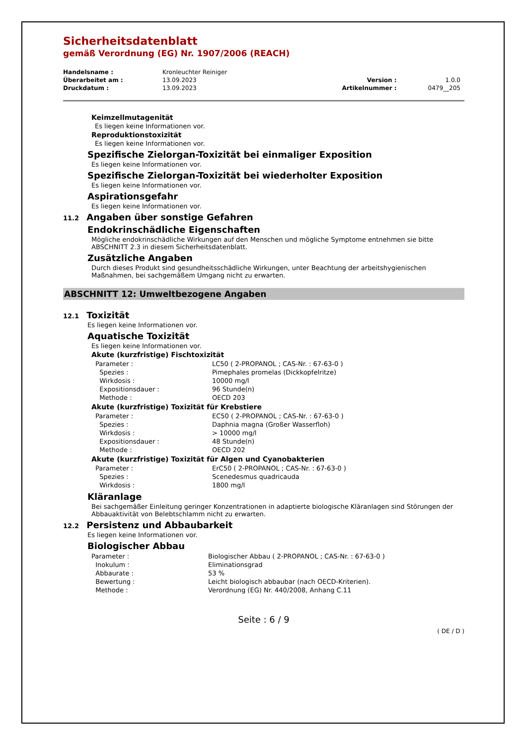Sicherheitsdatenblatt
gemäß Verordnung (EG) Nr. 1907/2006 (REACH)
| Handelsname : | Kronleuchter Reiniger | | |
| Überarbeitet am : | 13.09.2023 | Version : | 1.0.0 |
| Druckdatum : | 13.09.2023 | Artikelnummer : | 0479__205 |
Keimzellmutagenität
Es liegen keine Informationen vor.
Reproduktionstoxizität
Es liegen keine Informationen vor.
Spezifische Zielorgan-Toxizität bei einmaliger Exposition
Es liegen keine Informationen vor.
Spezifische Zielorgan-Toxizität bei wiederholter Exposition
Es liegen keine Informationen vor.
Aspirationsgefahr
Es liegen keine Informationen vor.
11.2 Angaben über sonstige Gefahren
Endokrinschädliche Eigenschaften
Mögliche endokrinschädliche Wirkungen auf den Menschen und mögliche Symptome entnehmen sie bitte ABSCHNITT 2.3 in diesem Sicherheitsdatenblatt.
Zusätzliche Angaben
Durch dieses Produkt sind gesundheitsschädliche Wirkungen, unter Beachtung der arbeitshygienischen Maßnahmen, bei sachgemäßem Umgang nicht zu erwarten.
ABSCHNITT 12: Umweltbezogene Angaben
12.1 Toxizität
Es liegen keine Informationen vor.
Aquatische Toxizität
Es liegen keine Informationen vor.
Akute (kurzfristige) Fischtoxizität
| Parameter : | LC50 ( 2-PROPANOL ; CAS-Nr. : 67-63-0 ) |
| Spezies : | Pimephales promelas (Dickkopfelritze) |
| Wirkdosis : | 10000 mg/l |
| Expositionsdauer : | 96 Stunde(n) |
| Methode : | OECD 203 |
Akute (kurzfristige) Toxizität für Krebstiere
| Parameter : | EC50 ( 2-PROPANOL ; CAS-Nr. : 67-63-0 ) |
| Spezies : | Daphnia magna (Großer Wasserfloh) |
| Wirkdosis : | > 10000 mg/l |
| Expositionsdauer : | 48 Stunde(n) |
| Methode : | OECD 202 |
Akute (kurzfristige) Toxizität für Algen und Cyanobakterien
| Parameter : | ErC50 ( 2-PROPANOL ; CAS-Nr. : 67-63-0 ) |
| Spezies : | Scenedesmus quadricauda |
| Wirkdosis : | 1800 mg/l |
Kläranlage
Bei sachgemäßer Einleitung geringer Konzentrationen in adaptierte biologische Kläranlagen sind Störungen der Abbauaktivität von Belebtschlamm nicht zu erwarten.
12.2 Persistenz und Abbaubarkeit
Es liegen keine Informationen vor.
Biologischer Abbau
| Parameter : | Biologischer Abbau ( 2-PROPANOL ; CAS-Nr. : 67-63-0 ) |
| Inokulum : | Eliminationsgrad |
| Abbaurate : | 53 % |
| Bewertung : | Leicht biologisch abbaubar (nach OECD-Kriterien). |
| Methode : | Verordnung (EG) Nr. 440/2008, Anhang C.11 |
Seite : 6 / 9
( DE / D )